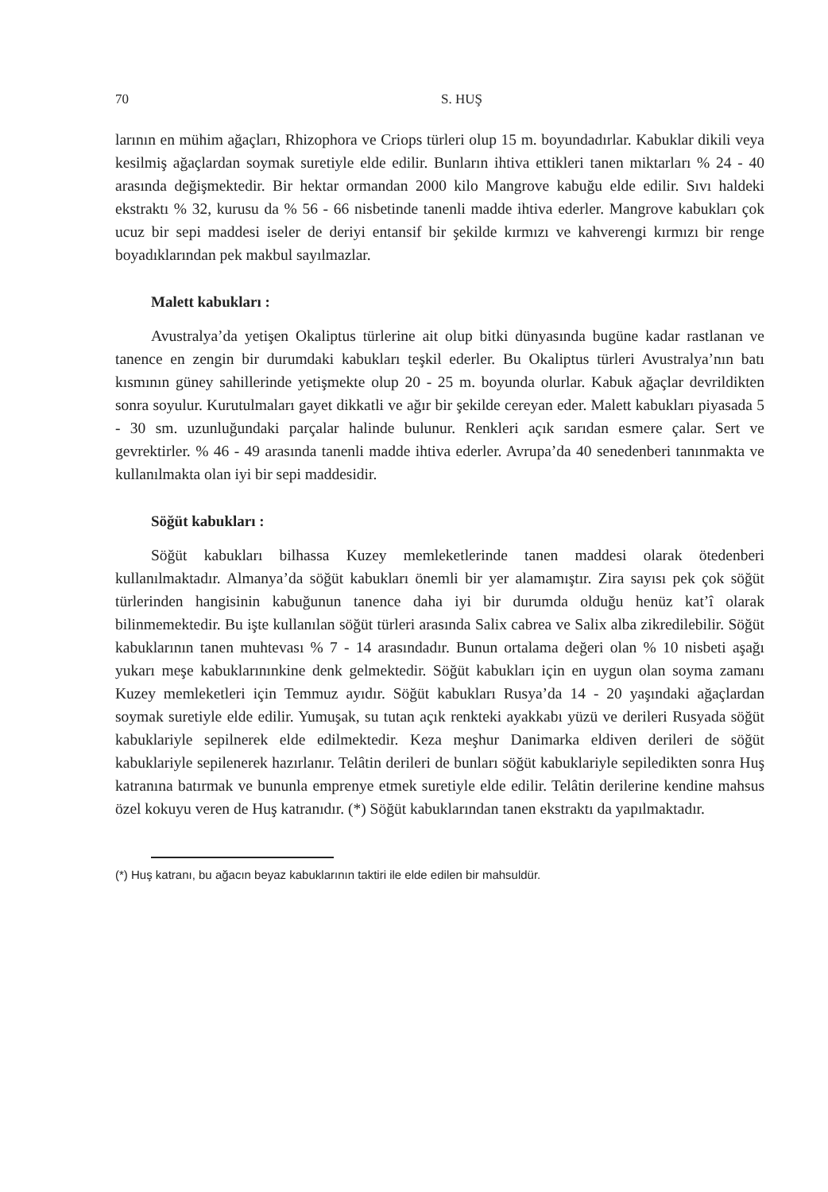70 S. HUŞ
larının en mühim ağaçları, Rhizophora ve Criops türleri olup 15 m. boyundadırlar. Kabuklar dikili veya kesilmiş ağaçlardan soymak suretiyle elde edilir. Bunların ihtiva ettikleri tanen miktarları % 24 - 40 arasında değişmektedir. Bir hektar ormandan 2000 kilo Mangrove kabuğu elde edilir. Sıvı haldeki ekstraktı % 32, kurusu da % 56 - 66 nisbetinde tanenli madde ihtiva ederler. Mangrove kabukları çok ucuz bir sepi maddesi iseler de deriyi entansif bir şekilde kırmızı ve kahverengi kırmızı bir renge boyadıklarından pek makbul sayılmazlar.
Malett kabukları :
Avustralya’da yetişen Okaliptus türlerine ait olup bitki dünyasında bugüne kadar rastlanan ve tanence en zengin bir durumdaki kabukları teşkil ederler. Bu Okaliptus türleri Avustralya’nın batı kısmının güney sahillerinde yetişmekte olup 20 - 25 m. boyunda olurlar. Kabuk ağaçlar devrildikten sonra soyulur. Kurutulmaları gayet dikkatli ve ağır bir şekilde cereyan eder. Malett kabukları piyasada 5 - 30 sm. uzunluğundaki parçalar halinde bulunur. Renkleri açık sarıdan esmere çalar. Sert ve gevrektirler. % 46 - 49 arasında tanenli madde ihtiva ederler. Avrupa’da 40 senedenberi tanınmakta ve kullanılmakta olan iyi bir sepi maddesidir.
Söğüt kabukları :
Söğüt kabukları bilhassa Kuzey memleketlerinde tanen maddesi olarak ötedenberi kullanılmaktadır. Almanya’da söğüt kabukları önemli bir yer alamamıştır. Zira sayısı pek çok söğüt türlerinden hangisinin kabuğunun tanence daha iyi bir durumda olduğu henüz kat’î olarak bilinmemektedir. Bu işte kullanılan söğüt türleri arasında Salix cabrea ve Salix alba zikredilebilir. Söğüt kabuklarının tanen muhtevası % 7 - 14 arasındadır. Bunun ortalama değeri olan % 10 nisbeti aşağı yukarı meşe kabuklarınınkine denk gelmektedir. Söğüt kabukları için en uygun olan soyma zamanı Kuzey memleketleri için Temmuz ayıdır. Söğüt kabukları Rusya’da 14 - 20 yaşındaki ağaçlardan soymak suretiyle elde edilir. Yumuşak, su tutan açık renkteki ayakkabı yüzü ve derileri Rusyada söğüt kabuklariyle sepilnerek elde edilmektedir. Keza meşhur Danimarka eldiven derileri de söğüt kabuklariyle sepilenerek hazırlanır. Telâtin derileri de bunları söğüt kabuklariyle sepiledikten sonra Huş katranına batırmak ve bununla emprenye etmek suretiyle elde edilir. Telâtin derilerine kendine mahsus özel kokuyu veren de Huş katranıdır. (*) Söğüt kabuklarından tanen ekstraktı da yapılmaktadır.
(*) Huş katranı, bu ağacın beyaz kabuklarının taktiri ile elde edilen bir mahsuldür.